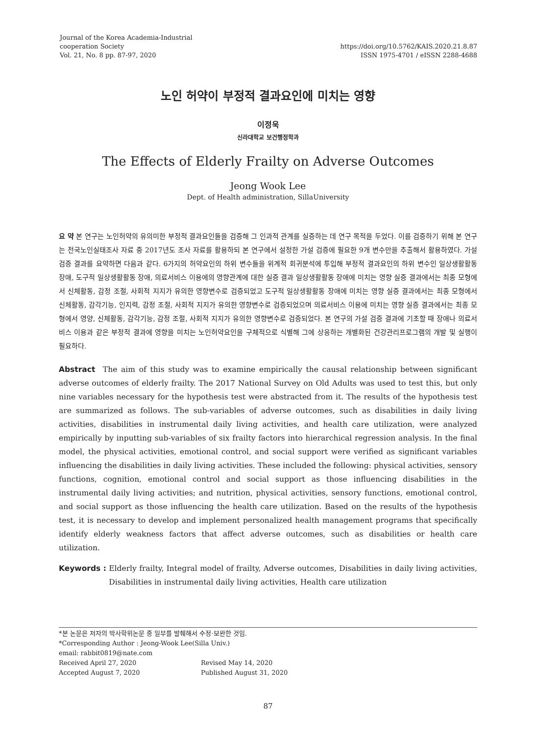Journal of the Korea Academia-Industrial
cooperation Society
Vol. 21, No. 8 pp. 87-97, 2020
https://doi.org/10.5762/KAIS.2020.21.8.87
ISSN 1975-4701 / eISSN 2288-4688
노인 허약이 부정적 결과요인에 미치는 영향
이정욱
신라대학교 보건행정학과
The Effects of Elderly Frailty on Adverse Outcomes
Jeong Wook Lee
Dept. of Health administration, SillaUniversity
요 약 본 연구는 노인허약의 유의미한 부정적 결과요인들을 검증해 그 인과적 관계를 실증하는 데 연구 목적을 두었다. 이를 검증하기 위해 본 연구는 전국노인실태조사 자료 중 2017년도 조사 자료를 활용하되 본 연구에서 설정한 가설 검증에 필요한 9개 변수만을 추출해서 활용하였다. 가설 검증 결과를 요약하면 다음과 같다. 6가지의 허약요인의 하위 변수들을 위계적 회귀분석에 투입해 부정적 결과요인의 하위 변수인 일상생활활동 장애, 도구적 일상생활활동 장애, 의료서비스 이용에의 영향관계에 대한 실증 결과 일상생활활동 장애에 미치는 영향 실증 결과에서는 최종 모형에서 신체활동, 감정 조절, 사회적 지지가 유의한 영향변수로 검증되었고 도구적 일상생활활동 장애에 미치는 영향 실증 결과에서는 최종 모형에서 신체활동, 감각기능, 인지력, 감정 조절, 사회적 지지가 유의한 영향변수로 검증되었으며 의료서비스 이용에 미치는 영향 실증 결과에서는 최종 모형에서 영양, 신체활동, 감각기능, 감정 조절, 사회적 지지가 유의한 영향변수로 검증되었다. 본 연구의 가설 검증 결과에 기초할 때 장애나 의료서비스 이용과 같은 부정적 결과에 영향을 미치는 노인허약요인을 구체적으로 식별해 그에 상응하는 개별화된 건강관리프로그램의 개발 및 실행이 필요하다.
Abstract The aim of this study was to examine empirically the causal relationship between significant adverse outcomes of elderly frailty. The 2017 National Survey on Old Adults was used to test this, but only nine variables necessary for the hypothesis test were abstracted from it. The results of the hypothesis test are summarized as follows. The sub-variables of adverse outcomes, such as disabilities in daily living activities, disabilities in instrumental daily living activities, and health care utilization, were analyzed empirically by inputting sub-variables of six frailty factors into hierarchical regression analysis. In the final model, the physical activities, emotional control, and social support were verified as significant variables influencing the disabilities in daily living activities. These included the following: physical activities, sensory functions, cognition, emotional control and social support as those influencing disabilities in the instrumental daily living activities; and nutrition, physical activities, sensory functions, emotional control, and social support as those influencing the health care utilization. Based on the results of the hypothesis test, it is necessary to develop and implement personalized health management programs that specifically identify elderly weakness factors that affect adverse outcomes, such as disabilities or health care utilization.
Keywords : Elderly frailty, Integral model of frailty, Adverse outcomes, Disabilities in daily living activities, Disabilities in instrumental daily living activities, Health care utilization
*본 논문은 저자의 박사학위논문 중 일부를 발췌해서 수정·보완한 것임.
*Corresponding Author : Jeong-Wook Lee(Silla Univ.)
email: rabbit0819@nate.com
Received April 27, 2020 Revised May 14, 2020
Accepted August 7, 2020 Published August 31, 2020
87